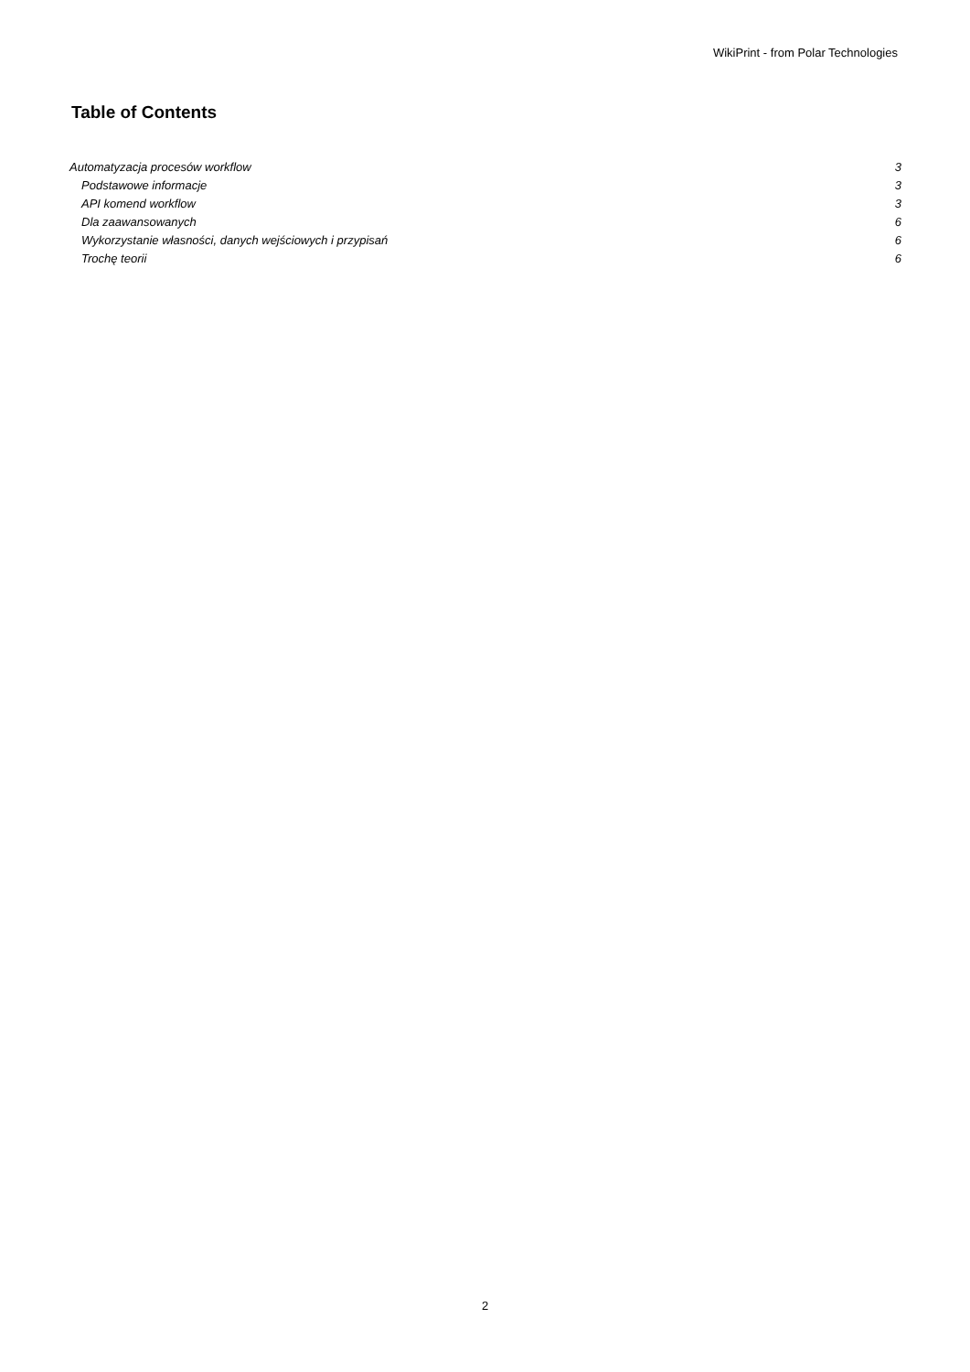WikiPrint - from Polar Technologies
Table of Contents
Automatyzacja procesów workflow 3
Podstawowe informacje 3
API komend workflow 3
Dla zaawansowanych 6
Wykorzystanie własności, danych wejściowych i przypisań 6
Trochę teorii 6
2